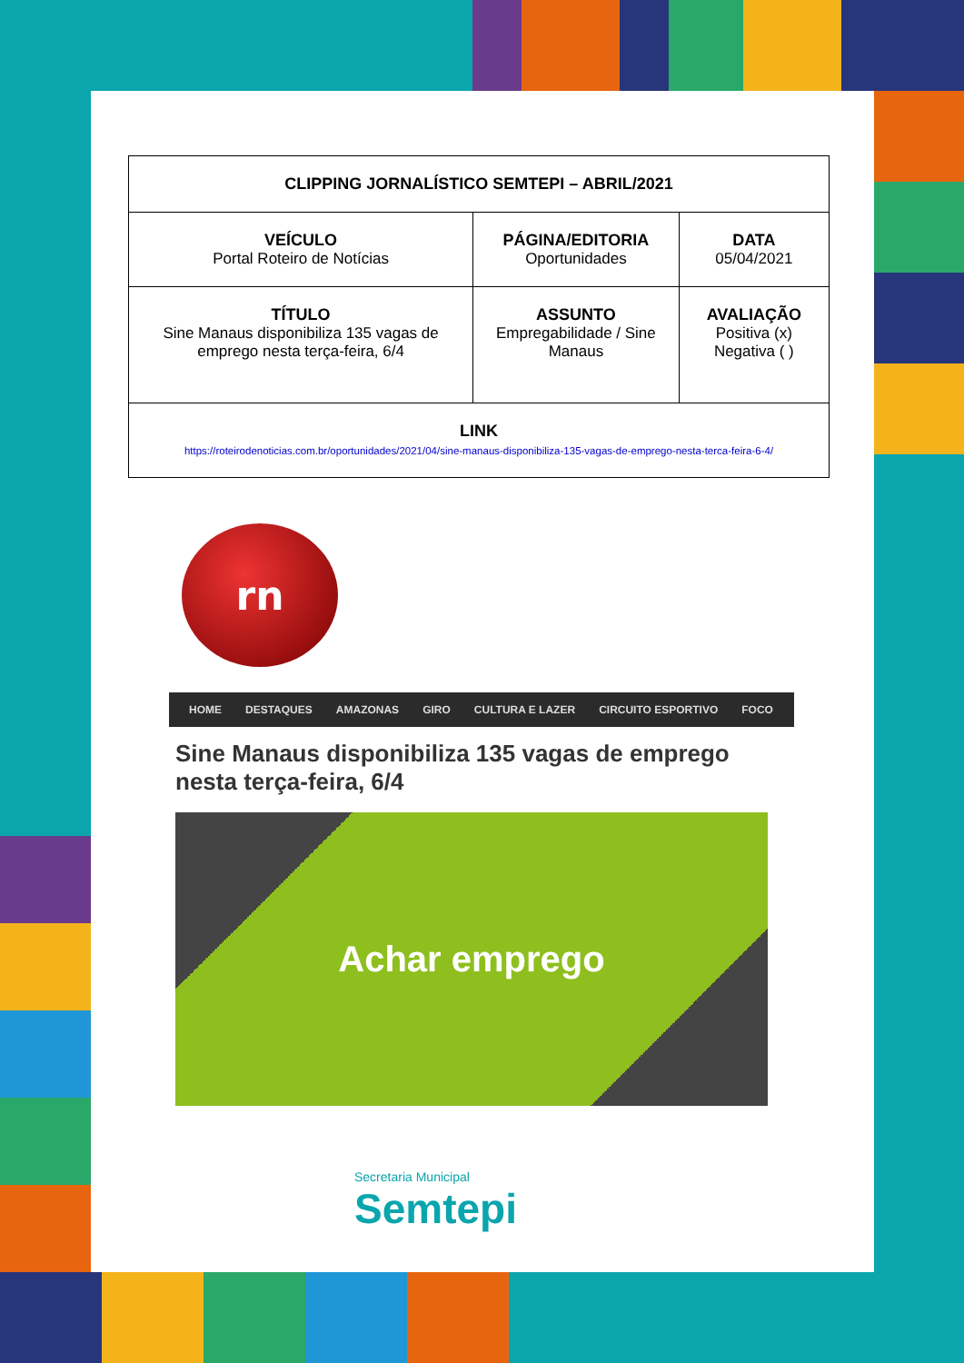| CLIPPING JORNALÍSTICO SEMTEPI – ABRIL/2021 | | |
| VEÍCULO Portal Roteiro de Notícias | PÁGINA/EDITORIA Oportunidades | DATA 05/04/2021 |
| TÍTULO Sine Manaus disponibiliza 135 vagas de emprego nesta terça-feira, 6/4 | ASSUNTO Empregabilidade / Sine Manaus | AVALIAÇÃO Positiva (x) Negativa ( ) |
| LINK https://roteirodenoticias.com.br/oportunidades/2021/04/sine-manaus-disponibiliza-135-vagas-de-emprego-nesta-terca-feira-6-4/ | | |
rn
HOME DESTAQUES AMAZONAS GIRO CULTURA E LAZER CIRCUITO ESPORTIVO FOCO
Sine Manaus disponibiliza 135 vagas de emprego nesta terça-feira, 6/4
Achar emprego
Secretaria Municipal
Semtepi